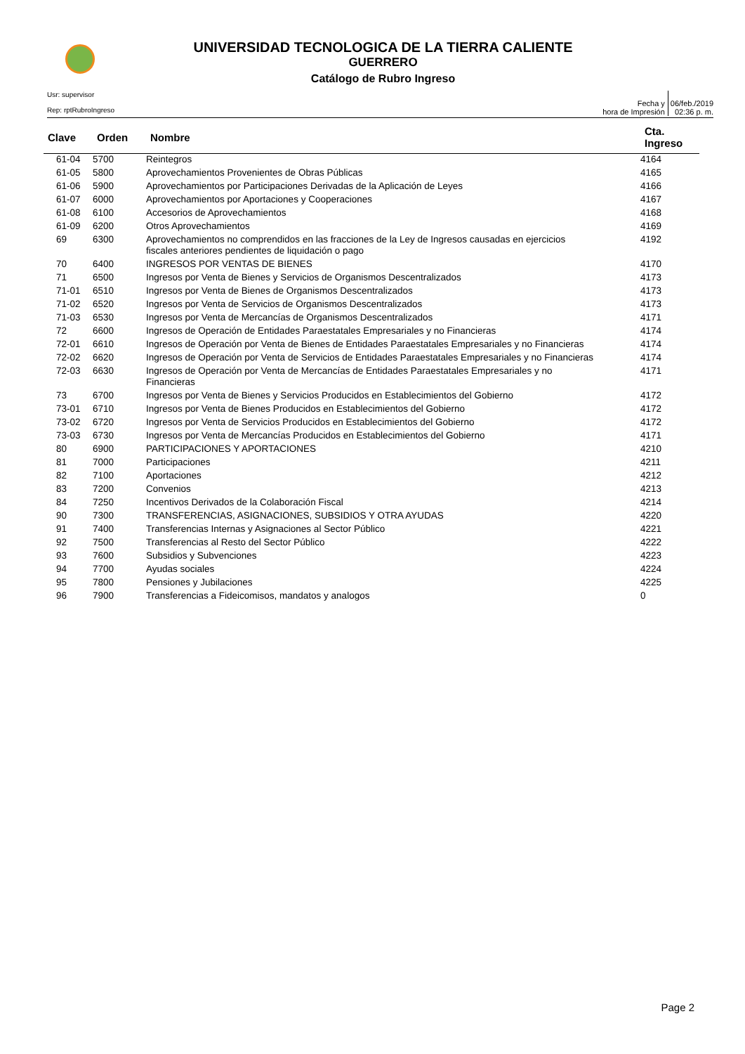UNIVERSIDAD TECNOLOGICA DE LA TIERRA CALIENTE
GUERRERO
Catálogo de Rubro Ingreso
Usr: supervisor
Rep: rptRubroIngreso
Fecha y
hora de Impresión
06/feb./2019
02:36 p. m.
| Clave | Orden | Nombre | Cta. Ingreso |
| --- | --- | --- | --- |
| 61-04 | 5700 | Reintegros | 4164 |
| 61-05 | 5800 | Aprovechamientos Provenientes de Obras Públicas | 4165 |
| 61-06 | 5900 | Aprovechamientos por Participaciones Derivadas de la Aplicación de Leyes | 4166 |
| 61-07 | 6000 | Aprovechamientos por Aportaciones y Cooperaciones | 4167 |
| 61-08 | 6100 | Accesorios de Aprovechamientos | 4168 |
| 61-09 | 6200 | Otros Aprovechamientos | 4169 |
| 69 | 6300 | Aprovechamientos no comprendidos en las fracciones de la Ley de Ingresos causadas en ejercicios fiscales anteriores pendientes de liquidación o pago | 4192 |
| 70 | 6400 | INGRESOS POR VENTAS DE BIENES | 4170 |
| 71 | 6500 | Ingresos por Venta de Bienes y Servicios de Organismos Descentralizados | 4173 |
| 71-01 | 6510 | Ingresos por Venta de Bienes de Organismos Descentralizados | 4173 |
| 71-02 | 6520 | Ingresos por Venta de Servicios de Organismos Descentralizados | 4173 |
| 71-03 | 6530 | Ingresos por Venta de Mercancías de Organismos Descentralizados | 4171 |
| 72 | 6600 | Ingresos de Operación de Entidades Paraestatales Empresariales y no Financieras | 4174 |
| 72-01 | 6610 | Ingresos de Operación por Venta de Bienes de Entidades Paraestatales Empresariales y no Financieras | 4174 |
| 72-02 | 6620 | Ingresos de Operación por Venta de Servicios de Entidades Paraestatales Empresariales y no Financieras | 4174 |
| 72-03 | 6630 | Ingresos de Operación por Venta de Mercancías de Entidades Paraestatales Empresariales y no Financieras | 4171 |
| 73 | 6700 | Ingresos por Venta de Bienes y Servicios Producidos en Establecimientos del Gobierno | 4172 |
| 73-01 | 6710 | Ingresos por Venta de Bienes Producidos en Establecimientos del Gobierno | 4172 |
| 73-02 | 6720 | Ingresos por Venta de Servicios Producidos en Establecimientos del Gobierno | 4172 |
| 73-03 | 6730 | Ingresos por Venta de Mercancías Producidos en Establecimientos del Gobierno | 4171 |
| 80 | 6900 | PARTICIPACIONES Y APORTACIONES | 4210 |
| 81 | 7000 | Participaciones | 4211 |
| 82 | 7100 | Aportaciones | 4212 |
| 83 | 7200 | Convenios | 4213 |
| 84 | 7250 | Incentivos Derivados de la Colaboración Fiscal | 4214 |
| 90 | 7300 | TRANSFERENCIAS, ASIGNACIONES, SUBSIDIOS Y OTRA AYUDAS | 4220 |
| 91 | 7400 | Transferencias Internas y Asignaciones al Sector Público | 4221 |
| 92 | 7500 | Transferencias al Resto del Sector Público | 4222 |
| 93 | 7600 | Subsidios y Subvenciones | 4223 |
| 94 | 7700 | Ayudas sociales | 4224 |
| 95 | 7800 | Pensiones y Jubilaciones | 4225 |
| 96 | 7900 | Transferencias a Fideicomisos, mandatos y analogos | 0 |
Page 2